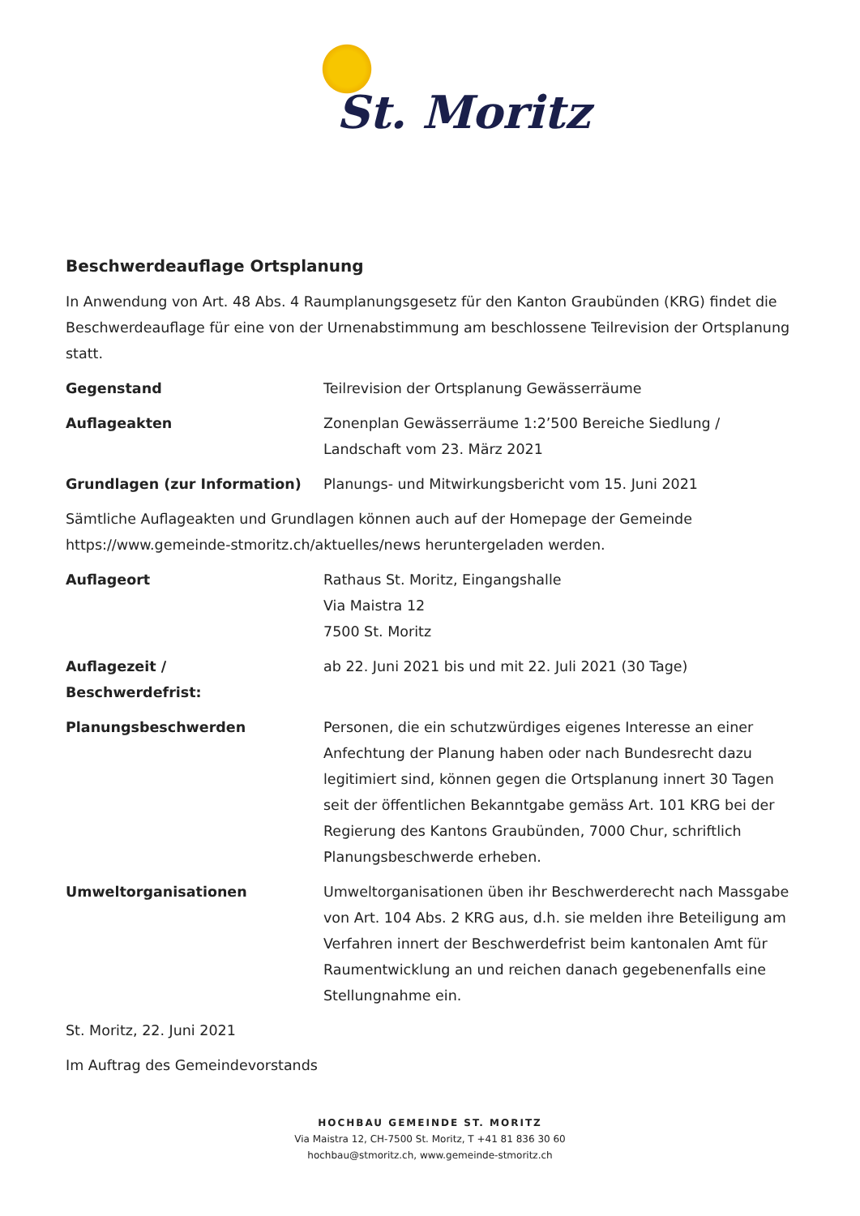St. Moritz
Beschwerdeauflage Ortsplanung
In Anwendung von Art. 48 Abs. 4 Raumplanungsgesetz für den Kanton Graubünden (KRG) findet die Beschwerdeauflage für eine von der Urnenabstimmung am beschlossene Teilrevision der Ortsplanung statt.
Gegenstand Teilrevision der Ortsplanung Gewässerräume
Auflageakten Zonenplan Gewässerräume 1:2’500 Bereiche Siedlung / Landschaft vom 23. März 2021
Grundlagen (zur Information) Planungs- und Mitwirkungsbericht vom 15. Juni 2021
Sämtliche Auflageakten und Grundlagen können auch auf der Homepage der Gemeinde https://www.gemeinde-stmoritz.ch/aktuelles/news heruntergeladen werden.
Auflageort Rathaus St. Moritz, Eingangshalle
Via Maistra 12
7500 St. Moritz
Auflagezeit /
Beschwerdefrist:
ab 22. Juni 2021 bis und mit 22. Juli 2021 (30 Tage)
Planungsbeschwerden Personen, die ein schutzwürdiges eigenes Interesse an einer Anfechtung der Planung haben oder nach Bundesrecht dazu legitimiert sind, können gegen die Ortsplanung innert 30 Tagen seit der öffentlichen Bekanntgabe gemäss Art. 101 KRG bei der Regierung des Kantons Graubünden, 7000 Chur, schriftlich Planungsbeschwerde erheben.
Umweltorganisationen Umweltorganisationen üben ihr Beschwerderecht nach Massgabe von Art. 104 Abs. 2 KRG aus, d.h. sie melden ihre Beteiligung am Verfahren innert der Beschwerdefrist beim kantonalen Amt für Raumentwicklung an und reichen danach gegebenenfalls eine Stellungnahme ein.
St. Moritz, 22. Juni 2021
Im Auftrag des Gemeindevorstands
HOCHBAU GEMEINDE ST. MORITZ
Via Maistra 12, CH-7500 St. Moritz, T +41 81 836 30 60
hochbau@stmoritz.ch, www.gemeinde-stmoritz.ch